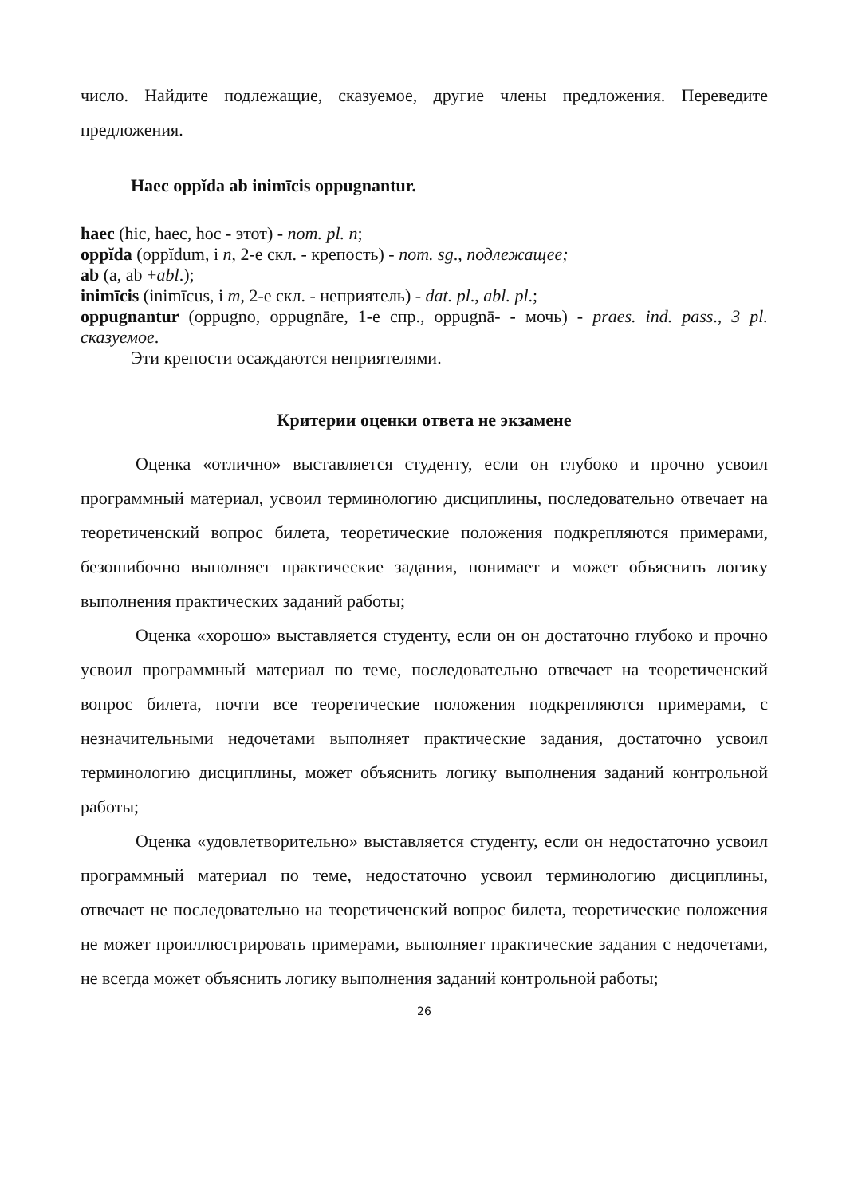число. Найдите подлежащие, сказуемое, другие члены предложения. Переведите предложения.
Haec oppĭda ab inimīcis oppugnantur.
haec (hic, haec, hoc - этот) - nom. pl. n;
oppĭda (oppĭdum, i n, 2-е скл. - крепость) - nom. sg., подлежащее;
ab (a, ab +abl.);
inimīcis (inimīcus, i m, 2-е скл. - неприятель) - dat. pl., abl. pl.;
oppugnantur (oppugno, oppugnāre, 1-е спр., oppugnā- - мочь) - praes. ind. pass., 3 pl. сказуемое.
Эти крепости осаждаются неприятелями.
Критерии оценки ответа не экзамене
Оценка «отлично» выставляется студенту, если он глубоко и прочно усвоил программный материал, усвоил терминологию дисциплины, последовательно отвечает на теоретиченский вопрос билета, теоретические положения подкрепляются примерами, безошибочно выполняет практические задания, понимает и может объяснить логику выполнения практических заданий работы;
Оценка «хорошо» выставляется студенту, если он он достаточно глубоко и прочно усвоил программный материал по теме, последовательно отвечает на теоретиченский вопрос билета, почти все теоретические положения подкрепляются примерами, с незначительными недочетами выполняет практические задания, достаточно усвоил терминологию дисциплины, может объяснить логику выполнения заданий контрольной работы;
Оценка «удовлетворительно» выставляется студенту, если он недостаточно усвоил программный материал по теме, недостаточно усвоил терминологию дисциплины, отвечает не последовательно на теоретиченский вопрос билета, теоретические положения не может проиллюстрировать примерами, выполняет практические задания с недочетами, не всегда может объяснить логику выполнения заданий контрольной работы;
26